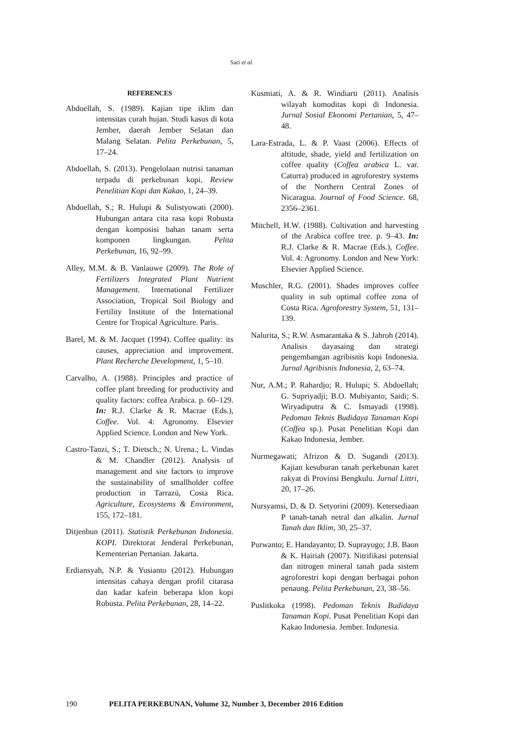Sari et al.
REFERENCES
Abdoellah, S. (1989). Kajian tipe iklim dan intensitas curah hujan. Studi kasus di kota Jember, daerah Jember Selatan dan Malang Selatan. Pelita Perkebunan, 5, 17–24.
Abdoellah, S. (2013). Pengelolaan nutrisi tanaman terpadu di perkebunan kopi. Review Penelitian Kopi dan Kakao, 1, 24–39.
Abdoellah, S.; R. Hulupi & Sulistyowati (2000). Hubungan antara cita rasa kopi Robusta dengan komposisi bahan tanam serta komponen lingkungan. Pelita Perkebunan, 16, 92–99.
Alley, M.M. & B. Vanlauwe (2009). The Role of Fertilizers Integrated Plant Nutrient Management. International Fertilizer Association, Tropical Soil Biology and Fertility Institute of the International Centre for Tropical Agriculture. Paris.
Barel, M. & M. Jacquet (1994). Coffee quality: its causes, appreciation and improvement. Plant Recherche Development, 1, 5–10.
Carvalho, A. (1988). Principles and practice of coffee plant breeding for productivity and quality factors: coffea Arabica. p. 60–129. In: R.J. Clarke & R. Macrae (Eds.), Coffee. Vol. 4: Agronomy. Elsevier Applied Science. London and New York.
Castro-Tanzi, S.; T. Dietsch.; N. Urena.; L. Vindas & M. Chandler (2012). Analysis of management and site factors to improve the sustainability of smallholder coffee production in Tarrazú, Costa Rica. Agriculture, Ecosystems & Environment, 155, 172–181.
Ditjenbun (2011). Statistik Perkebunan Indonesia. KOPI. Direktorat Jenderal Perkebunan, Kementerian Pertanian. Jakarta.
Erdiansyah, N.P. & Yusianto (2012). Hubungan intensitas cahaya dengan profil citarasa dan kadar kafein beberapa klon kopi Robusta. Pelita Perkebunan, 28, 14–22.
Kusmiati, A. & R. Windiarti (2011). Analisis wilayah komoditas kopi di Indonesia. Jurnal Sosial Ekonomi Pertanian, 5, 47–48.
Lara-Estrada, L. & P. Vaast (2006). Effects of altitude, shade, yield and fertilization on coffee quality (Coffea arabica L. var. Caturra) produced in agroforestry systems of the Northern Central Zones of Nicaragua. Journal of Food Science. 68, 2356–2361.
Mitchell, H.W. (1988). Cultivation and harvesting of the Arabica coffee tree. p. 9–43. In: R.J. Clarke & R. Macrae (Eds.), Coffee. Vol. 4: Agronomy. London and New York: Elsevier Applied Science.
Muschler, R.G. (2001). Shades improves coffee quality in sub optimal coffee zona of Costa Rica. Agroforestry System, 51, 131–139.
Nalurita, S.; R.W. Asmarantaka & S. Jahroh (2014). Analisis dayasaing dan strategi pengembangan agribisnis kopi Indonesia. Jurnal Agribisnis Indonesia, 2, 63–74.
Nur, A.M.; P. Rahardjo; R. Hulupi; S. Abdoellah; G. Supriyadji; B.O. Mubiyanto; Saidi; S. Wiryadiputra & C. Ismayadi (1998). Pedoman Teknis Budidaya Tanaman Kopi (Coffea sp.). Pusat Penelitian Kopi dan Kakao Indonesia, Jember.
Nurmegawati; Afrizon & D. Sugandi (2013). Kajian kesuburan tanah perkebunan karet rakyat di Provinsi Bengkulu. Jurnal Littri, 20, 17–26.
Nursyamsi, D. & D. Setyorini (2009). Ketersediaan P tanah-tanah netral dan alkalin. Jurnal Tanah dan Iklim, 30, 25–37.
Purwanto; E. Handayanto; D. Suprayogo; J.B. Baon & K. Hairiah (2007). Nitrifikasi potensial dan nitrogen mineral tanah pada sistem agroforestri kopi dengan berbagai pohon penaung. Pelita Perkebunan, 23, 38–56.
Puslitkoka (1998). Pedoman Teknis Budidaya Tanaman Kopi. Pusat Penelitian Kopi dan Kakao Indonesia. Jember. Indonesia.
190 PELITA PERKEBUNAN, Volume 32, Number 3, December 2016 Edition